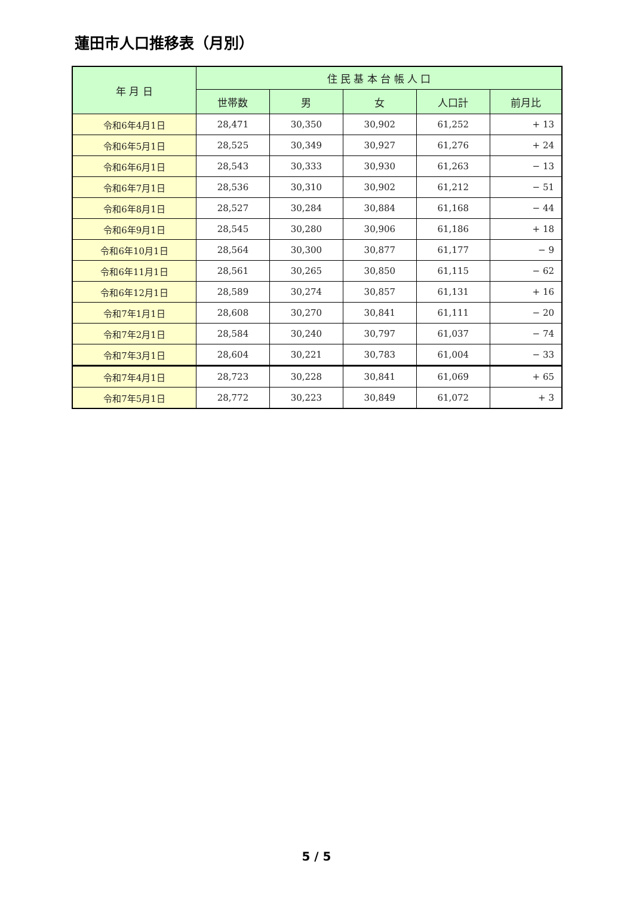蓮田市人口推移表（月別）
| 年 月 日 | 住 民 基 本 台 帳 人 口 | | | | |
| --- | --- | --- | --- | --- | --- |
| | 世帯数 | 男 | 女 | 人口計 | 前月比 |
| 令和6年4月1日 | 28,471 | 30,350 | 30,902 | 61,252 | + 13 |
| 令和6年5月1日 | 28,525 | 30,349 | 30,927 | 61,276 | + 24 |
| 令和6年6月1日 | 28,543 | 30,333 | 30,930 | 61,263 | − 13 |
| 令和6年7月1日 | 28,536 | 30,310 | 30,902 | 61,212 | − 51 |
| 令和6年8月1日 | 28,527 | 30,284 | 30,884 | 61,168 | − 44 |
| 令和6年9月1日 | 28,545 | 30,280 | 30,906 | 61,186 | + 18 |
| 令和6年10月1日 | 28,564 | 30,300 | 30,877 | 61,177 | − 9 |
| 令和6年11月1日 | 28,561 | 30,265 | 30,850 | 61,115 | − 62 |
| 令和6年12月1日 | 28,589 | 30,274 | 30,857 | 61,131 | + 16 |
| 令和7年1月1日 | 28,608 | 30,270 | 30,841 | 61,111 | − 20 |
| 令和7年2月1日 | 28,584 | 30,240 | 30,797 | 61,037 | − 74 |
| 令和7年3月1日 | 28,604 | 30,221 | 30,783 | 61,004 | − 33 |
| 令和7年4月1日 | 28,723 | 30,228 | 30,841 | 61,069 | + 65 |
| 令和7年5月1日 | 28,772 | 30,223 | 30,849 | 61,072 | + 3 |
5 / 5